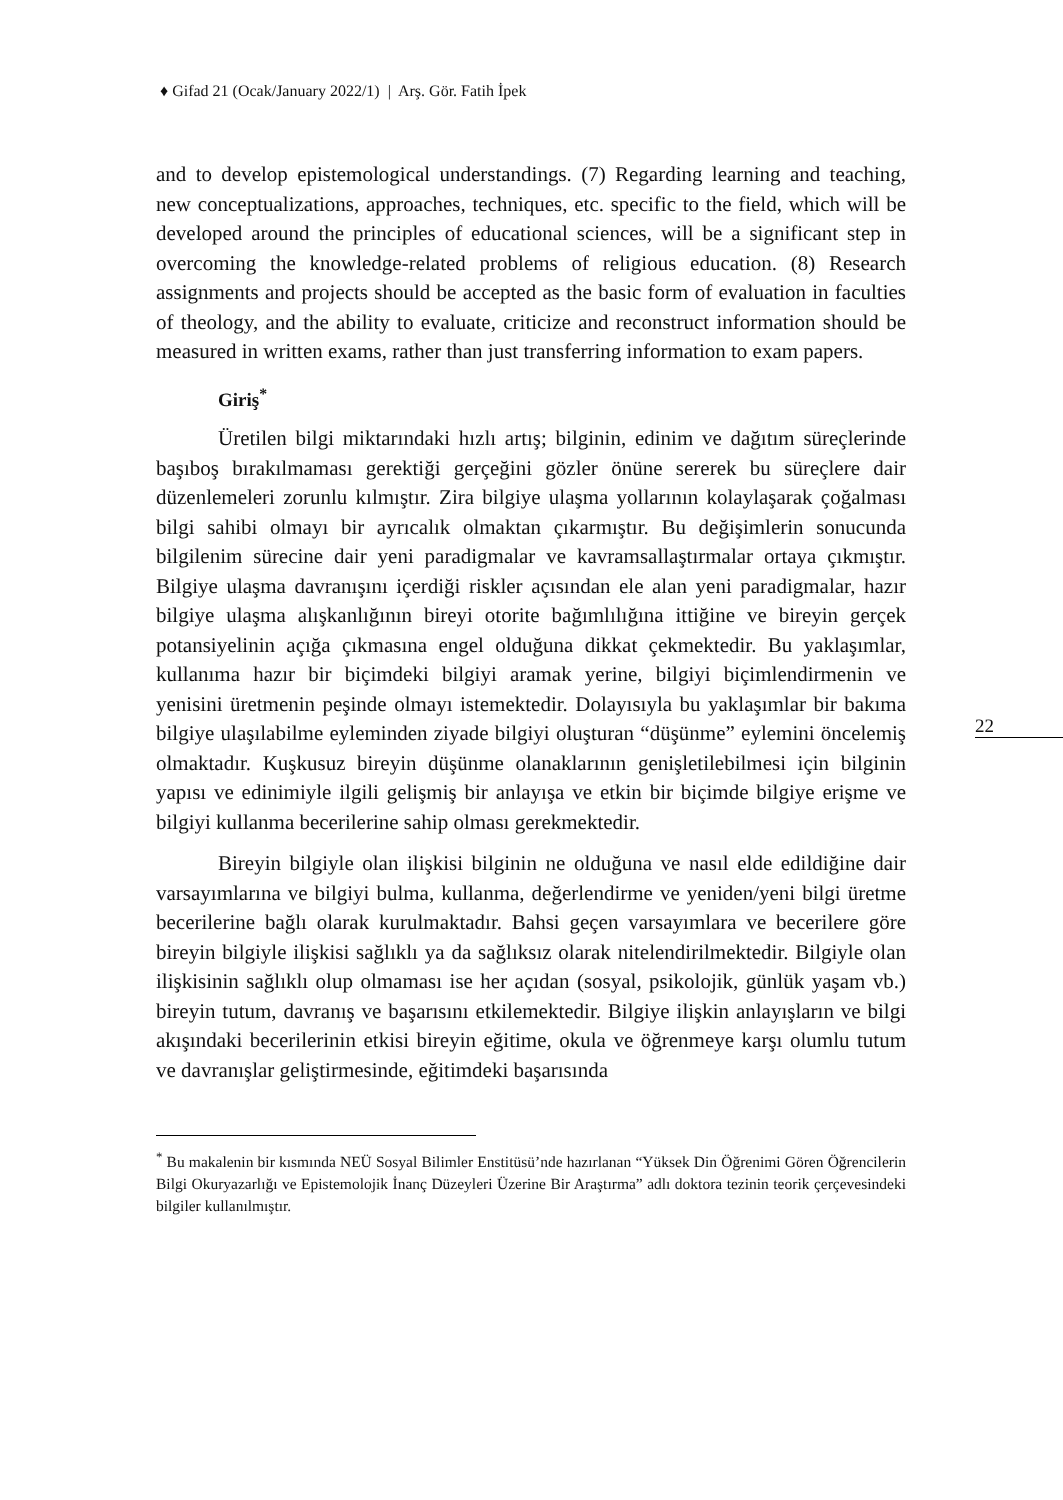♦ Gifad 21 (Ocak/January 2022/1) | Arş. Gör. Fatih İpek
22
and to develop epistemological understandings. (7) Regarding learning and teaching, new conceptualizations, approaches, techniques, etc. specific to the field, which will be developed around the principles of educational sciences, will be a significant step in overcoming the knowledge-related problems of religious education. (8) Research assignments and projects should be accepted as the basic form of evaluation in faculties of theology, and the ability to evaluate, criticize and reconstruct information should be measured in written exams, rather than just transferring information to exam papers.
Giriş<sup>*</sup>
Üretilen bilgi miktarındaki hızlı artış; bilginin, edinim ve dağıtım süreçlerinde başıboş bırakılmaması gerektiği gerçeğini gözler önüne sererek bu süreçlere dair düzenlemeleri zorunlu kılmıştır. Zira bilgiye ulaşma yollarının kolaylaşarak çoğalması bilgi sahibi olmayı bir ayrıcalık olmaktan çıkarmıştır. Bu değişimlerin sonucunda bilgilenim sürecine dair yeni paradigmalar ve kavramsallaştırmalar ortaya çıkmıştır. Bilgiye ulaşma davranışını içerdiği riskler açısından ele alan yeni paradigmalar, hazır bilgiye ulaşma alışkanlığının bireyi otorite bağımlılığına ittiğine ve bireyin gerçek potansiyelinin açığa çıkmasına engel olduğuna dikkat çekmektedir. Bu yaklaşımlar, kullanıma hazır bir biçimdeki bilgiyi aramak yerine, bilgiyi biçimlendirmenin ve yenisini üretmenin peşinde olmayı istemektedir. Dolayısıyla bu yaklaşımlar bir bakıma bilgiye ulaşılabilme eyleminden ziyade bilgiyi oluşturan “düşünme” eylemini öncelemiş olmaktadır. Kuşkusuz bireyin düşünme olanaklarının genişletilebilmesi için bilginin yapısı ve edinimiyle ilgili gelişmiş bir anlayışa ve etkin bir biçimde bilgiye erişme ve bilgiyi kullanma becerilerine sahip olması gerekmektedir.
Bireyin bilgiyle olan ilişkisi bilginin ne olduğuna ve nasıl elde edildiğine dair varsayımlarına ve bilgiyi bulma, kullanma, değerlendirme ve yeniden/yeni bilgi üretme becerilerine bağlı olarak kurulmaktadır. Bahsi geçen varsayımlara ve becerilere göre bireyin bilgiyle ilişkisi sağlıklı ya da sağlıksız olarak nitelendirilmektedir. Bilgiyle olan ilişkisinin sağlıklı olup olmaması ise her açıdan (sosyal, psikolojik, günlük yaşam vb.) bireyin tutum, davranış ve başarısını etkilemektedir. Bilgiye ilişkin anlayışların ve bilgi akışındaki becerilerinin etkisi bireyin eğitime, okula ve öğrenmeye karşı olumlu tutum ve davranışlar geliştirmesinde, eğitimdeki başarısında
<sup>*</sup> Bu makalenin bir kısmında NEÜ Sosyal Bilimler Enstitüsü’nde hazırlanan “Yüksek Din Öğrenimi Gören Öğrencilerin Bilgi Okuryazarlığı ve Epistemolojik İnanç Düzeyleri Üzerine Bir Araştırma” adlı doktora tezinin teorik çerçevesindeki bilgiler kullanılmıştır.